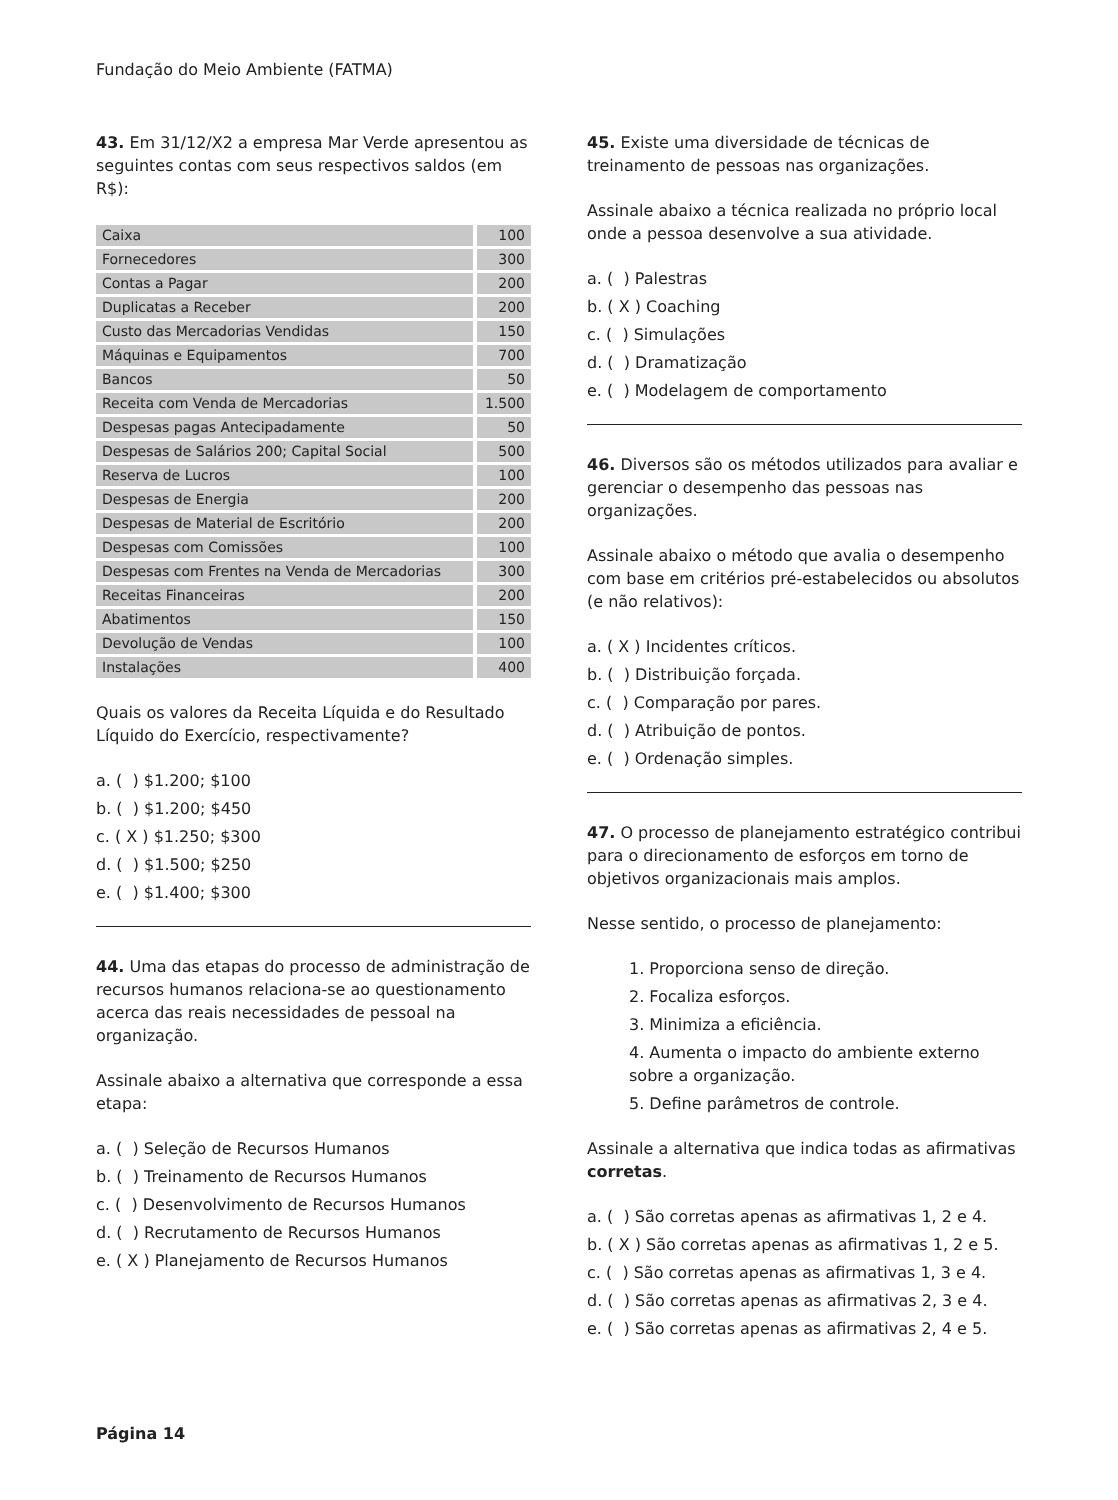Fundação do Meio Ambiente (FATMA)
43. Em 31/12/X2 a empresa Mar Verde apresentou as seguintes contas com seus respectivos saldos (em R$):
| Caixa | 100 |
| Fornecedores | 300 |
| Contas a Pagar | 200 |
| Duplicatas a Receber | 200 |
| Custo das Mercadorias Vendidas | 150 |
| Máquinas e Equipamentos | 700 |
| Bancos | 50 |
| Receita com Venda de Mercadorias | 1.500 |
| Despesas pagas Antecipadamente | 50 |
| Despesas de Salários 200; Capital Social | 500 |
| Reserva de Lucros | 100 |
| Despesas de Energia | 200 |
| Despesas de Material de Escritório | 200 |
| Despesas com Comissões | 100 |
| Despesas com Frentes na Venda de Mercadorias | 300 |
| Receitas Financeiras | 200 |
| Abatimentos | 150 |
| Devolução de Vendas | 100 |
| Instalações | 400 |
Quais os valores da Receita Líquida e do Resultado Líquido do Exercício, respectivamente?
a. ( ) $1.200; $100
b. ( ) $1.200; $450
c. ( X ) $1.250; $300
d. ( ) $1.500; $250
e. ( ) $1.400; $300
44. Uma das etapas do processo de administração de recursos humanos relaciona-se ao questionamento acerca das reais necessidades de pessoal na organização.
Assinale abaixo a alternativa que corresponde a essa etapa:
a. ( ) Seleção de Recursos Humanos
b. ( ) Treinamento de Recursos Humanos
c. ( ) Desenvolvimento de Recursos Humanos
d. ( ) Recrutamento de Recursos Humanos
e. ( X ) Planejamento de Recursos Humanos
45. Existe uma diversidade de técnicas de treinamento de pessoas nas organizações.
Assinale abaixo a técnica realizada no próprio local onde a pessoa desenvolve a sua atividade.
a. ( ) Palestras
b. ( X ) Coaching
c. ( ) Simulações
d. ( ) Dramatização
e. ( ) Modelagem de comportamento
46. Diversos são os métodos utilizados para avaliar e gerenciar o desempenho das pessoas nas organizações.
Assinale abaixo o método que avalia o desempenho com base em critérios pré-estabelecidos ou absolutos (e não relativos):
a. ( X ) Incidentes críticos.
b. ( ) Distribuição forçada.
c. ( ) Comparação por pares.
d. ( ) Atribuição de pontos.
e. ( ) Ordenação simples.
47. O processo de planejamento estratégico contribui para o direcionamento de esforços em torno de objetivos organizacionais mais amplos.
Nesse sentido, o processo de planejamento:
1. Proporciona senso de direção.
2. Focaliza esforços.
3. Minimiza a eficiência.
4. Aumenta o impacto do ambiente externo sobre a organização.
5. Define parâmetros de controle.
Assinale a alternativa que indica todas as afirmativas corretas.
a. ( ) São corretas apenas as afirmativas 1, 2 e 4.
b. ( X ) São corretas apenas as afirmativas 1, 2 e 5.
c. ( ) São corretas apenas as afirmativas 1, 3 e 4.
d. ( ) São corretas apenas as afirmativas 2, 3 e 4.
e. ( ) São corretas apenas as afirmativas 2, 4 e 5.
Página 14